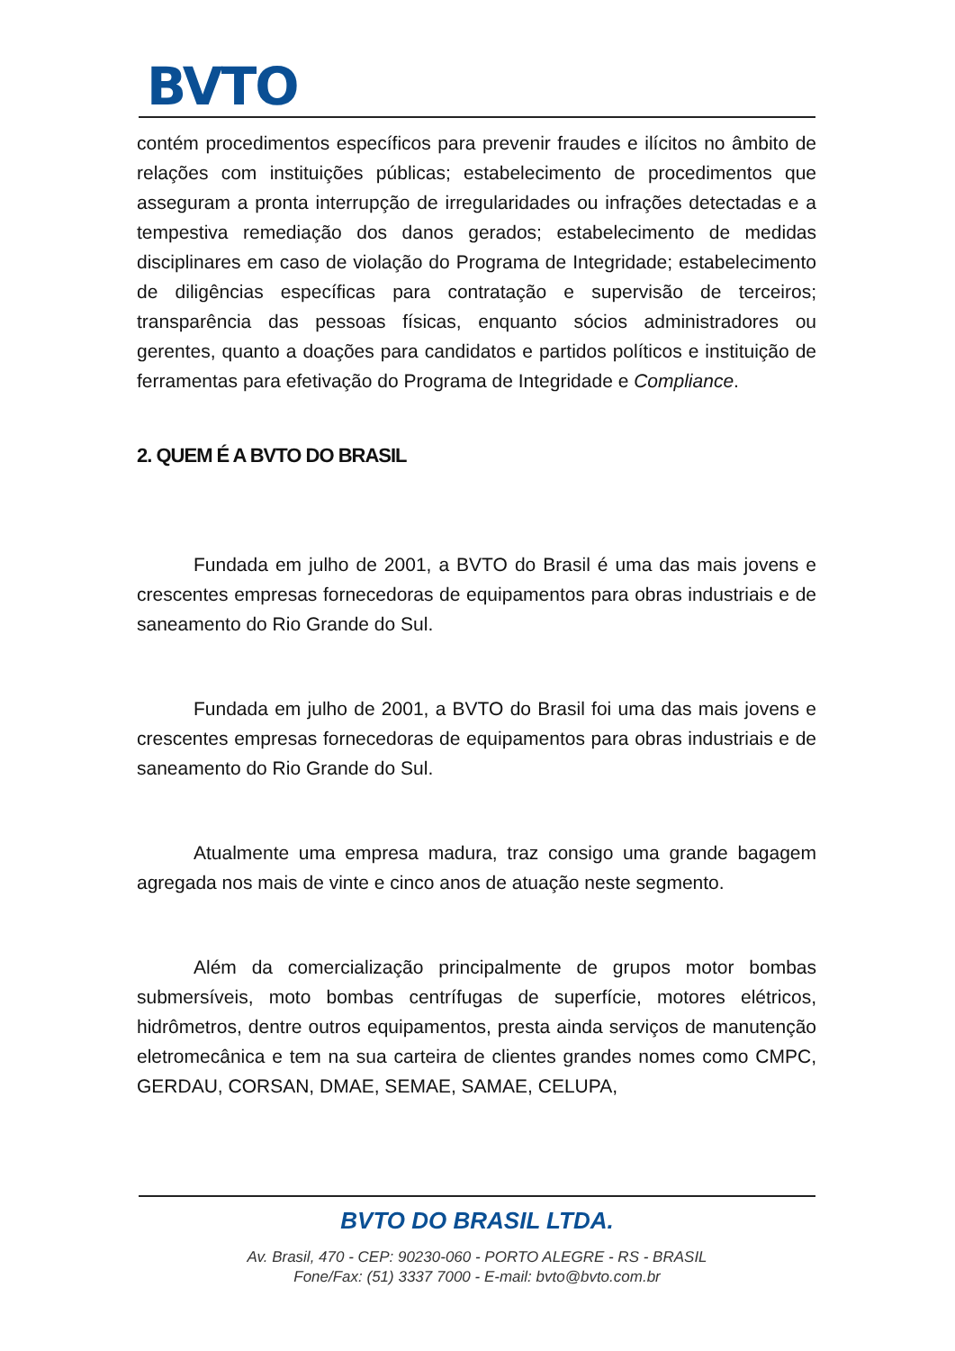BVTO
contém procedimentos específicos para prevenir fraudes e ilícitos no âmbito de relações com instituições públicas; estabelecimento de procedimentos que asseguram a pronta interrupção de irregularidades ou infrações detectadas e a tempestiva remediação dos danos gerados; estabelecimento de medidas disciplinares em caso de violação do Programa de Integridade; estabelecimento de diligências específicas para contratação e supervisão de terceiros; transparência das pessoas físicas, enquanto sócios administradores ou gerentes, quanto a doações para candidatos e partidos políticos e instituição de ferramentas para efetivação do Programa de Integridade e Compliance.
2. QUEM É A BVTO DO BRASIL
Fundada em julho de 2001, a BVTO do Brasil é uma das mais jovens e crescentes empresas fornecedoras de equipamentos para obras industriais e de saneamento do Rio Grande do Sul.
Fundada em julho de 2001, a BVTO do Brasil foi uma das mais jovens e crescentes empresas fornecedoras de equipamentos para obras industriais e de saneamento do Rio Grande do Sul.
Atualmente uma empresa madura, traz consigo uma grande bagagem agregada nos mais de vinte e cinco anos de atuação neste segmento.
Além da comercialização principalmente de grupos motor bombas submersíveis, moto bombas centrífugas de superfície, motores elétricos, hidrômetros, dentre outros equipamentos, presta ainda serviços de manutenção eletromecânica e tem na sua carteira de clientes grandes nomes como CMPC, GERDAU, CORSAN, DMAE, SEMAE, SAMAE, CELUPA,
BVTO DO BRASIL LTDA.
Av. Brasil, 470 - CEP: 90230-060 - PORTO ALEGRE - RS - BRASIL
Fone/Fax: (51) 3337 7000 - E-mail: bvto@bvto.com.br